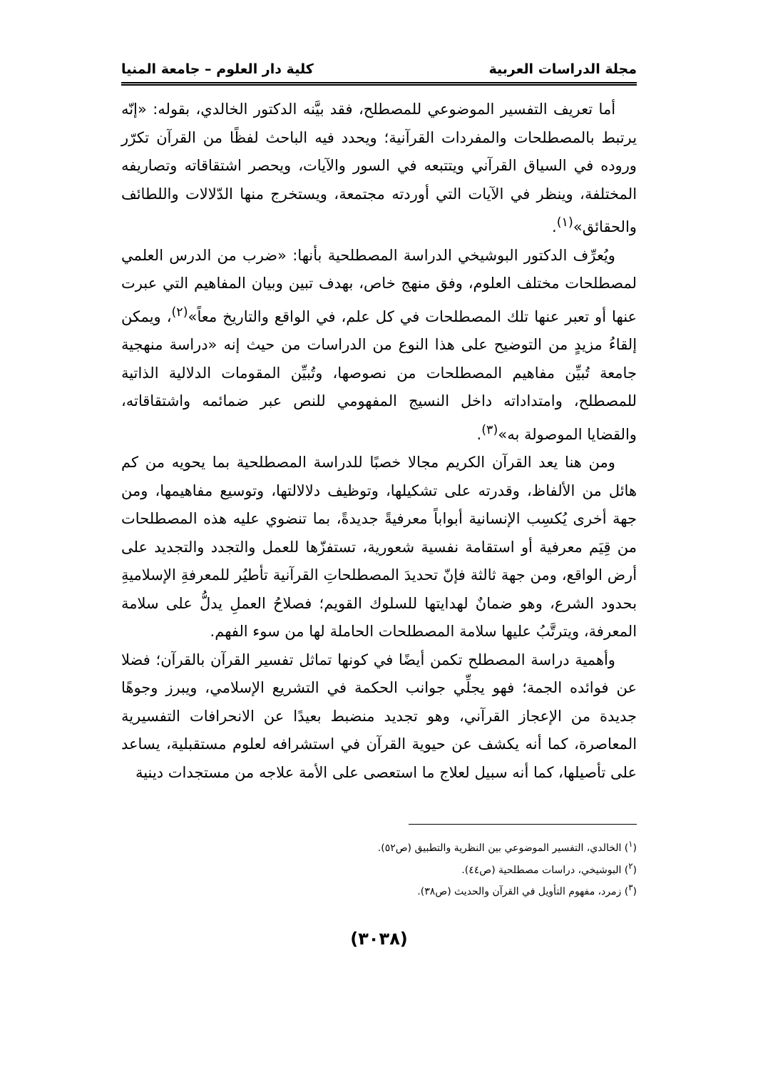مجلة الدراسات العربية كلية دار العلوم – جامعة المنيا
أما تعريف التفسير الموضوعي للمصطلح، فقد بيَّنه الدكتور الخالدي، بقوله: «إنّه يرتبط بالمصطلحات والمفردات القرآنية؛ ويحدد فيه الباحث لفظًا من القرآن تكرّر وروده في السياق القرآني ويتتبعه في السور والآيات، ويحصر اشتقاقاته وتصاريفه المختلفة، وينظر في الآيات التي أوردته مجتمعة، ويستخرج منها الدّلالات واللطائف والحقائق»<sup>(١)</sup>.
ويُعرِّف الدكتور البوشيخي الدراسة المصطلحية بأنها: «ضرب من الدرس العلمي لمصطلحات مختلف العلوم، وفق منهج خاص، بهدف تبين وبيان المفاهيم التي عبرت عنها أو تعبر عنها تلك المصطلحات في كل علم، في الواقع والتاريخ معاً»<sup>(٢)</sup>، ويمكن إلقاءُ مزيدٍ من التوضيح على هذا النوع من الدراسات من حيث إنه «دراسة منهجية جامعة تُبيِّن مفاهيم المصطلحات من نصوصها، وتُبيِّن المقومات الدلالية الذاتية للمصطلح، وامتداداته داخل النسيج المفهومي للنص عبر ضمائمه واشتقاقاته، والقضايا الموصولة به»<sup>(٣)</sup>.
ومن هنا يعد القرآن الكريم مجالا خصبًا للدراسة المصطلحية بما يحويه من كم هائل من الألفاظ، وقدرته على تشكيلها، وتوظيف دلالالتها، وتوسيع مفاهيمها، ومن جهة أخرى يُكسِب الإنسانية أبواباً معرفيةً جديدةً، بما تنضوي عليه هذه المصطلحات من قِيَم معرفية أو استقامة نفسية شعورية، تستفزّها للعمل والتجدد والتجديد على أرض الواقع، ومن جهة ثالثة فإنّ تحديدَ المصطلحاتِ القرآنية تأطيُر للمعرفةِ الإسلاميةِ بحدود الشرع، وهو ضمانٌ لهدايتها للسلوك القويم؛ فصلاحُ العملِ يدلُّ على سلامة المعرفة، ويترتَّبُ عليها سلامة المصطلحات الحاملة لها من سوء الفهم.
وأهمية دراسة المصطلح تكمن أيضًا في كونها تماثل تفسير القرآن بالقرآن؛ فضلا عن فوائده الجمة؛ فهو يجلِّي جوانب الحكمة في التشريع الإسلامي، ويبرز وجوهًا جديدة من الإعجاز القرآني، وهو تجديد منضبط بعيدًا عن الانحرافات التفسيرية المعاصرة، كما أنه يكشف عن حيوية القرآن في استشرافه لعلوم مستقبلية، يساعد على تأصيلها، كما أنه سبيل لعلاج ما استعصى على الأمة علاجه من مستجدات دينية
(<sup>١</sup>) الخالدي، التفسير الموضوعي بين النظرية والتطبيق (ص٥٢).
(<sup>٢</sup>) البوشيخي، دراسات مصطلحية (ص٤٤).
(<sup>٣</sup>) زمرد، مفهوم التأويل في القرآن والحديث (ص٣٨).
(٣٠٣٨)